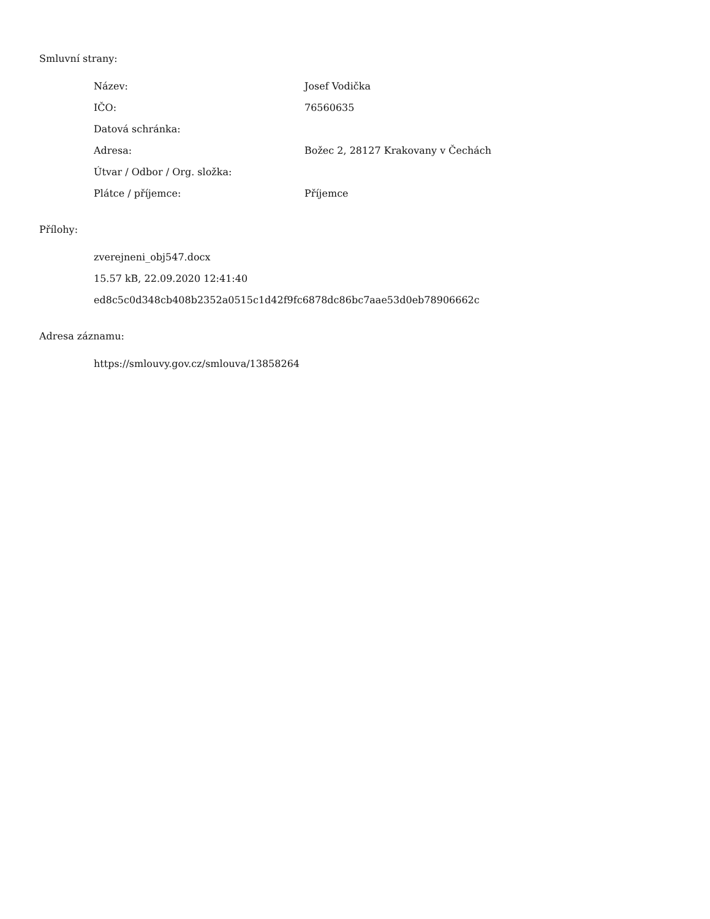Smluvní strany:
| Název: | Josef Vodička |
| IČO: | 76560635 |
| Datová schránka: | |
| Adresa: | Božec 2, 28127 Krakovany v Čechách |
| Útvar / Odbor / Org. složka: | |
| Plátce / příjemce: | Příjemce |
Přílohy:
zverejneni_obj547.docx
15.57 kB, 22.09.2020 12:41:40
ed8c5c0d348cb408b2352a0515c1d42f9fc6878dc86bc7aae53d0eb78906662c
Adresa záznamu:
https://smlouvy.gov.cz/smlouva/13858264